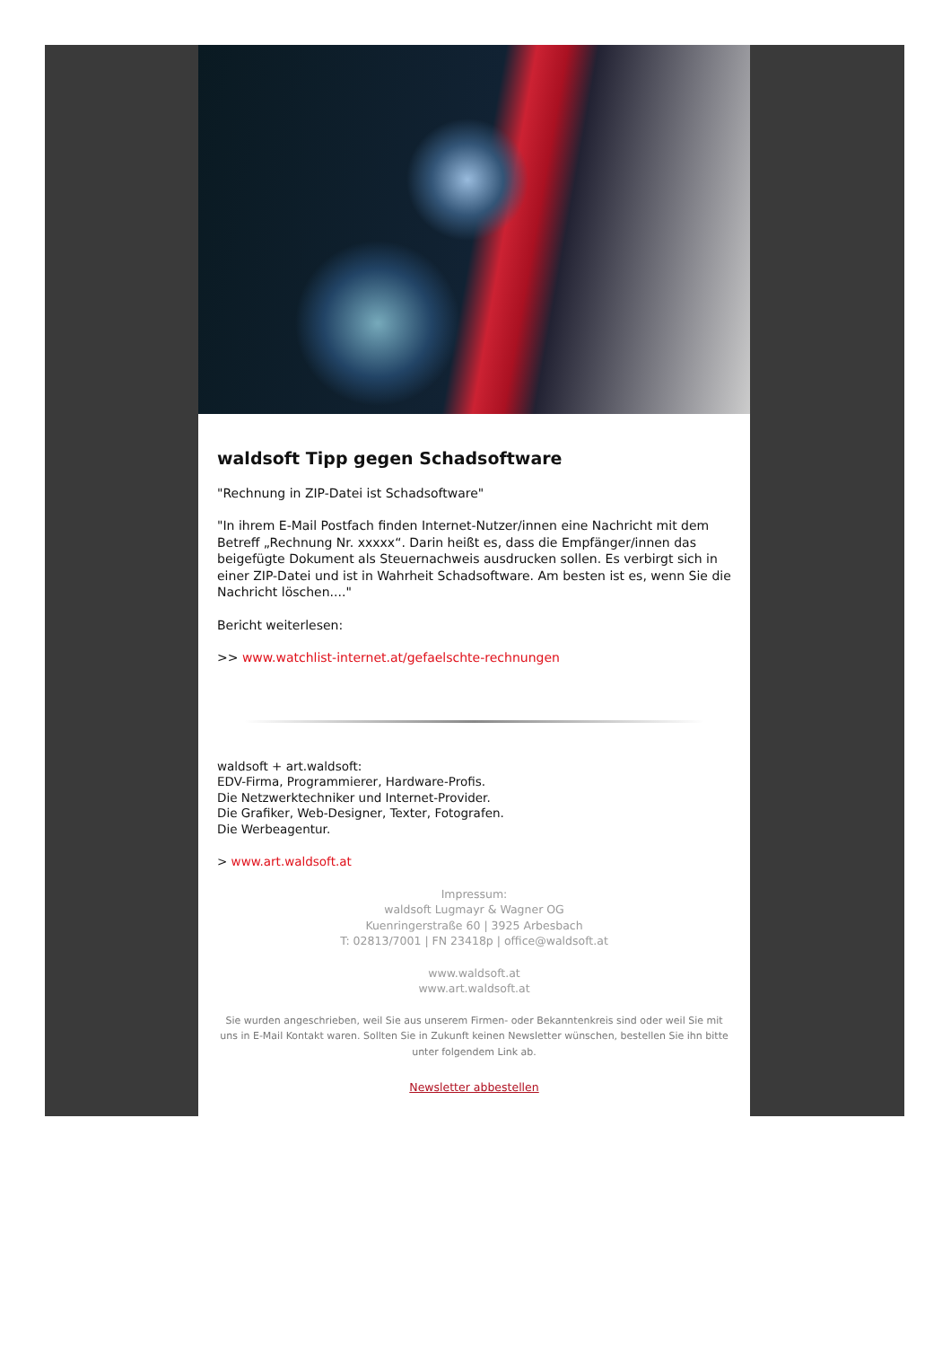waldsoft Tipp gegen Schadsoftware
"Rechnung in ZIP-Datei ist Schadsoftware"
"In ihrem E-Mail Postfach finden Internet-Nutzer/innen eine Nachricht mit dem Betreff „Rechnung Nr. xxxxx“. Darin heißt es, dass die Empfänger/innen das beigefügte Dokument als Steuernachweis ausdrucken sollen. Es verbirgt sich in einer ZIP-Datei und ist in Wahrheit Schadsoftware. Am besten ist es, wenn Sie die Nachricht löschen...."
Bericht weiterlesen:
>> www.watchlist-internet.at/gefaelschte-rechnungen
waldsoft + art.waldsoft:
EDV-Firma, Programmierer, Hardware-Profis.
Die Netzwerktechniker und Internet-Provider.
Die Grafiker, Web-Designer, Texter, Fotografen.
Die Werbeagentur.
> www.art.waldsoft.at
Impressum:
waldsoft Lugmayr & Wagner OG
Kuenringerstraße 60 | 3925 Arbesbach
T: 02813/7001 | FN 23418p | office@waldsoft.at
www.waldsoft.at
www.art.waldsoft.at
Sie wurden angeschrieben, weil Sie aus unserem Firmen- oder Bekanntenkreis sind oder weil Sie mit uns in E-Mail Kontakt waren. Sollten Sie in Zukunft keinen Newsletter wünschen, bestellen Sie ihn bitte unter folgendem Link ab.
Newsletter abbestellen